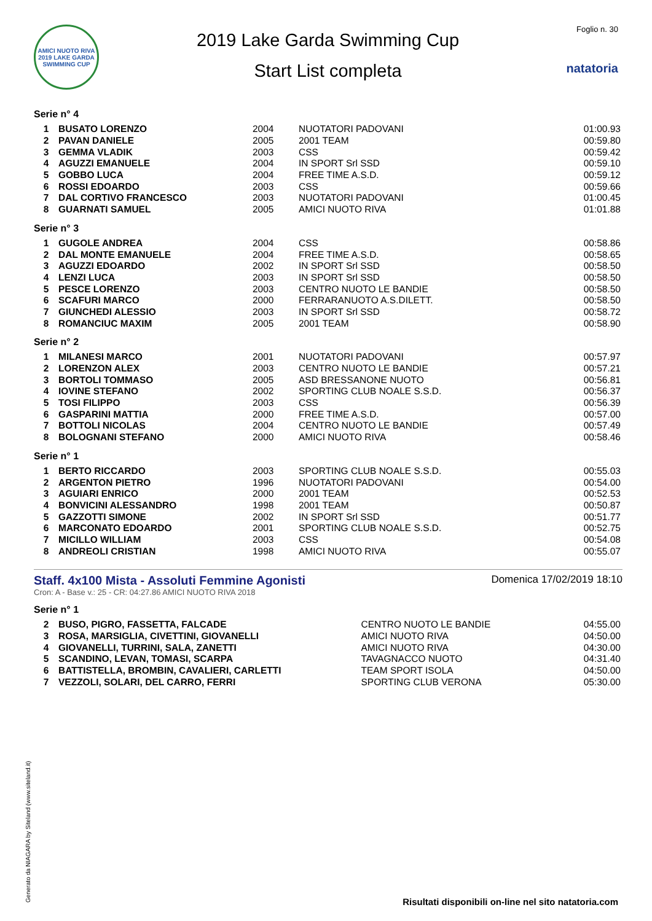AMICI NUOTO RIVA 2019 LAKE GARDA SWIMMING CUP
2019 Lake Garda Swimming Cup
Start List completa
Foglio n. 30
natatoria
Serie n° 4
| 1 | BUSATO LORENZO | 2004 | NUOTATORI PADOVANI | 01:00.93 |
| 2 | PAVAN DANIELE | 2005 | 2001 TEAM | 00:59.80 |
| 3 | GEMMA VLADIK | 2003 | CSS | 00:59.42 |
| 4 | AGUZZI EMANUELE | 2004 | IN SPORT Srl SSD | 00:59.10 |
| 5 | GOBBO LUCA | 2004 | FREE TIME A.S.D. | 00:59.12 |
| 6 | ROSSI EDOARDO | 2003 | CSS | 00:59.66 |
| 7 | DAL CORTIVO FRANCESCO | 2003 | NUOTATORI PADOVANI | 01:00.45 |
| 8 | GUARNATI SAMUEL | 2005 | AMICI NUOTO RIVA | 01:01.88 |
Serie n° 3
| 1 | GUGOLE ANDREA | 2004 | CSS | 00:58.86 |
| 2 | DAL MONTE EMANUELE | 2004 | FREE TIME A.S.D. | 00:58.65 |
| 3 | AGUZZI EDOARDO | 2002 | IN SPORT Srl SSD | 00:58.50 |
| 4 | LENZI LUCA | 2003 | IN SPORT Srl SSD | 00:58.50 |
| 5 | PESCE LORENZO | 2003 | CENTRO NUOTO LE BANDIE | 00:58.50 |
| 6 | SCAFURI MARCO | 2000 | FERRARANUOTO A.S.DILETT. | 00:58.50 |
| 7 | GIUNCHEDI ALESSIO | 2003 | IN SPORT Srl SSD | 00:58.72 |
| 8 | ROMANCIUC MAXIM | 2005 | 2001 TEAM | 00:58.90 |
Serie n° 2
| 1 | MILANESI MARCO | 2001 | NUOTATORI PADOVANI | 00:57.97 |
| 2 | LORENZON ALEX | 2003 | CENTRO NUOTO LE BANDIE | 00:57.21 |
| 3 | BORTOLI TOMMASO | 2005 | ASD BRESSANONE NUOTO | 00:56.81 |
| 4 | IOVINE STEFANO | 2002 | SPORTING CLUB NOALE S.S.D. | 00:56.37 |
| 5 | TOSI FILIPPO | 2003 | CSS | 00:56.39 |
| 6 | GASPARINI MATTIA | 2000 | FREE TIME A.S.D. | 00:57.00 |
| 7 | BOTTOLI NICOLAS | 2004 | CENTRO NUOTO LE BANDIE | 00:57.49 |
| 8 | BOLOGNANI STEFANO | 2000 | AMICI NUOTO RIVA | 00:58.46 |
Serie n° 1
| 1 | BERTO RICCARDO | 2003 | SPORTING CLUB NOALE S.S.D. | 00:55.03 |
| 2 | ARGENTON PIETRO | 1996 | NUOTATORI PADOVANI | 00:54.00 |
| 3 | AGUIARI ENRICO | 2000 | 2001 TEAM | 00:52.53 |
| 4 | BONVICINI ALESSANDRO | 1998 | 2001 TEAM | 00:50.87 |
| 5 | GAZZOTTI SIMONE | 2002 | IN SPORT Srl SSD | 00:51.77 |
| 6 | MARCONATO EDOARDO | 2001 | SPORTING CLUB NOALE S.S.D. | 00:52.75 |
| 7 | MICILLO WILLIAM | 2003 | CSS | 00:54.08 |
| 8 | ANDREOLI CRISTIAN | 1998 | AMICI NUOTO RIVA | 00:55.07 |
Staff. 4x100 Mista - Assoluti Femmine Agonisti Domenica 17/02/2019 18:10
Cron: A - Base v.: 25 - CR: 04:27.86 AMICI NUOTO RIVA 2018
Serie n° 1
| 2 | BUSO, PIGRO, FASSETTA, FALCADE | CENTRO NUOTO LE BANDIE | 04:55.00 |
| 3 | ROSA, MARSIGLIA, CIVETTINI, GIOVANELLI | AMICI NUOTO RIVA | 04:50.00 |
| 4 | GIOVANELLI, TURRINI, SALA, ZANETTI | AMICI NUOTO RIVA | 04:30.00 |
| 5 | SCANDINO, LEVAN, TOMASI, SCARPA | TAVAGNACCO NUOTO | 04:31.40 |
| 6 | BATTISTELLA, BROMBIN, CAVALIERI, CARLETTI | TEAM SPORT ISOLA | 04:50.00 |
| 7 | VEZZOLI, SOLARI, DEL CARRO, FERRI | SPORTING CLUB VERONA | 05:30.00 |
Generato da NIAGARA by Siteland (www.siteland.it)
Risultati disponibili on-line nel sito natatoria.com